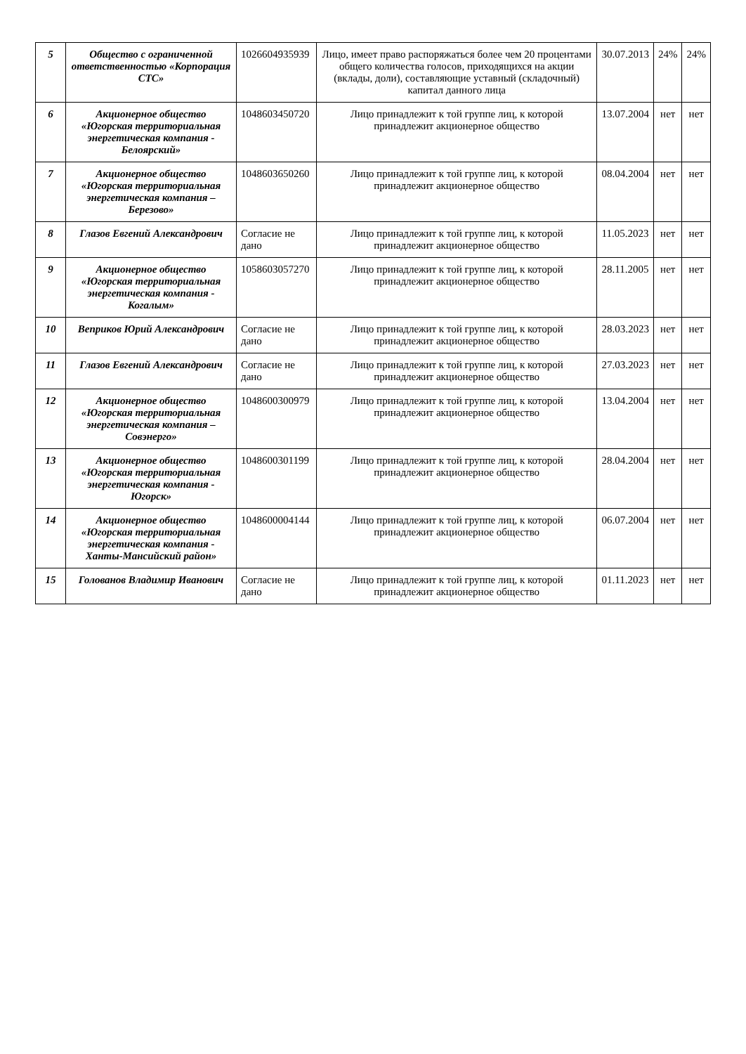| 5 | Общество с ограниченной ответственностью «Корпорация СТС» | 1026604935939 | Лицо, имеет право распоряжаться более чем 20 процентами общего количества голосов, приходящихся на акции (вклады, доли), составляющие уставный (складочный) капитал данного лица | 30.07.2013 | 24% | 24% |
| 6 | Акционерное общество «Югорская территориальная энергетическая компания - Белоярский» | 1048603450720 | Лицо принадлежит к той группе лиц, к которой принадлежит акционерное общество | 13.07.2004 | нет | нет |
| 7 | Акционерное общество «Югорская территориальная энергетическая компания – Березово» | 1048603650260 | Лицо принадлежит к той группе лиц, к которой принадлежит акционерное общество | 08.04.2004 | нет | нет |
| 8 | Глазов Евгений Александрович | Согласие не дано | Лицо принадлежит к той группе лиц, к которой принадлежит акционерное общество | 11.05.2023 | нет | нет |
| 9 | Акционерное общество «Югорская территориальная энергетическая компания - Когалым» | 1058603057270 | Лицо принадлежит к той группе лиц, к которой принадлежит акционерное общество | 28.11.2005 | нет | нет |
| 10 | Веприков Юрий Александрович | Согласие не дано | Лицо принадлежит к той группе лиц, к которой принадлежит акционерное общество | 28.03.2023 | нет | нет |
| 11 | Глазов Евгений Александрович | Согласие не дано | Лицо принадлежит к той группе лиц, к которой принадлежит акционерное общество | 27.03.2023 | нет | нет |
| 12 | Акционерное общество «Югорская территориальная энергетическая компания – Совэнерго» | 1048600300979 | Лицо принадлежит к той группе лиц, к которой принадлежит акционерное общество | 13.04.2004 | нет | нет |
| 13 | Акционерное общество «Югорская территориальная энергетическая компания - Югорск» | 1048600301199 | Лицо принадлежит к той группе лиц, к которой принадлежит акционерное общество | 28.04.2004 | нет | нет |
| 14 | Акционерное общество «Югорская территориальная энергетическая компания - Ханты-Мансийский район» | 1048600004144 | Лицо принадлежит к той группе лиц, к которой принадлежит акционерное общество | 06.07.2004 | нет | нет |
| 15 | Голованов Владимир Иванович | Согласие не дано | Лицо принадлежит к той группе лиц, к которой принадлежит акционерное общество | 01.11.2023 | нет | нет |